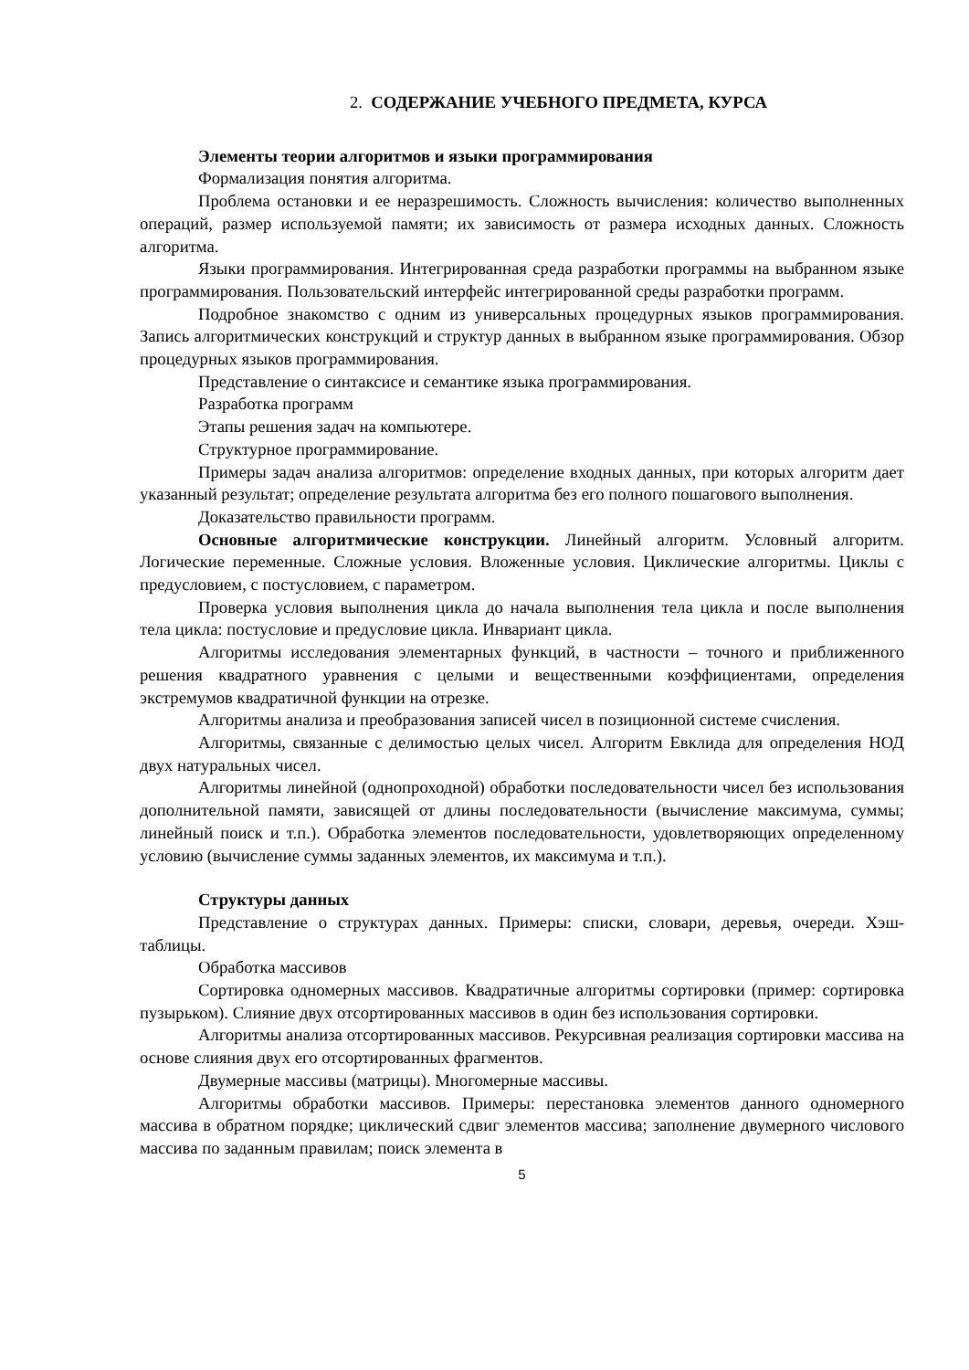2. СОДЕРЖАНИЕ УЧЕБНОГО ПРЕДМЕТА, КУРСА
Элементы теории алгоритмов и языки программирования
Формализация понятия алгоритма.
Проблема остановки и ее неразрешимость. Сложность вычисления: количество выполненных операций, размер используемой памяти; их зависимость от размера исходных данных. Сложность алгоритма.
Языки программирования. Интегрированная среда разработки программы на выбранном языке программирования. Пользовательский интерфейс интегрированной среды разработки программ.
Подробное знакомство с одним из универсальных процедурных языков программирования. Запись алгоритмических конструкций и структур данных в выбранном языке программирования. Обзор процедурных языков программирования.
Представление о синтаксисе и семантике языка программирования.
Разработка программ
Этапы решения задач на компьютере.
Структурное программирование.
Примеры задач анализа алгоритмов: определение входных данных, при которых алгоритм дает указанный результат; определение результата алгоритма без его полного пошагового выполнения.
Доказательство правильности программ.
Основные алгоритмические конструкции. Линейный алгоритм. Условный алгоритм. Логические переменные. Сложные условия. Вложенные условия. Циклические алгоритмы. Циклы с предусловием, с постусловием, с параметром.
Проверка условия выполнения цикла до начала выполнения тела цикла и после выполнения тела цикла: постусловие и предусловие цикла. Инвариант цикла.
Алгоритмы исследования элементарных функций, в частности – точного и приближенного решения квадратного уравнения с целыми и вещественными коэффициентами, определения экстремумов квадратичной функции на отрезке.
Алгоритмы анализа и преобразования записей чисел в позиционной системе счисления.
Алгоритмы, связанные с делимостью целых чисел. Алгоритм Евклида для определения НОД двух натуральных чисел.
Алгоритмы линейной (однопроходной) обработки последовательности чисел без использования дополнительной памяти, зависящей от длины последовательности (вычисление максимума, суммы; линейный поиск и т.п.). Обработка элементов последовательности, удовлетворяющих определенному условию (вычисление суммы заданных элементов, их максимума и т.п.).
Структуры данных
Представление о структурах данных. Примеры: списки, словари, деревья, очереди. Хэш-таблицы.
Обработка массивов
Сортировка одномерных массивов. Квадратичные алгоритмы сортировки (пример: сортировка пузырьком). Слияние двух отсортированных массивов в один без использования сортировки.
Алгоритмы анализа отсортированных массивов. Рекурсивная реализация сортировки массива на основе слияния двух его отсортированных фрагментов.
Двумерные массивы (матрицы). Многомерные массивы.
Алгоритмы обработки массивов. Примеры: перестановка элементов данного одномерного массива в обратном порядке; циклический сдвиг элементов массива; заполнение двумерного числового массива по заданным правилам; поиск элемента в
5